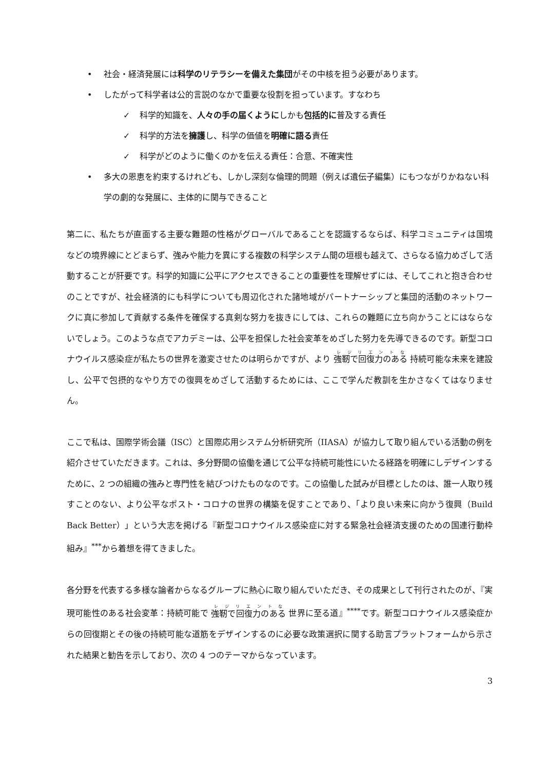• 社会・経済発展には科学のリテラシーを備えた集団がその中核を担う必要があります。
• したがって科学者は公的言説のなかで重要な役割を担っています。すなわち
✓ 科学的知識を、人々の手の届くようにしかも包括的に普及する責任
✓ 科学的方法を擁護し、科学の価値を明確に語る責任
✓ 科学がどのように働くのかを伝える責任：合意、不確実性
• 多大の恩恵を約束するけれども、しかし深刻な倫理的問題（例えば遺伝子編集）にもつながりかねない科学の劇的な発展に、主体的に関与できること
第二に、私たちが直面する主要な難題の性格がグローバルであることを認識するならば、科学コミュニティは国境などの境界線にとどまらず、強みや能力を異にする複数の科学システム間の垣根も越えて、さらなる協力めざして活動することが肝要です。科学的知識に公平にアクセスできることの重要性を理解せずには、そしてこれと抱き合わせのことですが、社会経済的にも科学についても周辺化された諸地域がパートナーシップと集団的活動のネットワークに真に参加して貢献する条件を確保する真剣な努力を抜きにしては、これらの難題に立ち向かうことにはならないでしょう。このような点でアカデミーは、公平を担保した社会変革をめざした努力を先導できるのです。新型コロナウイルス感染症が私たちの世界を激変させたのは明らかですが、より 強靭で回復力のある 持続可能な未来を建設し、公平で包摂的なやり方での復興をめざして活動するためには、ここで学んだ教訓を生かさなくてはなりません。
ここで私は、国際学術会議（ISC）と国際応用システム分析研究所（IIASA）が協力して取り組んでいる活動の例を紹介させていただきます。これは、多分野間の協働を通じて公平な持続可能性にいたる経路を明確にしデザインするために、2 つの組織の強みと専門性を結びつけたものなのです。この協働した試みが目標としたのは、誰一人取り残すことのない、より公平なポスト・コロナの世界の構築を促すことであり、「より良い未来に向かう復興（Build Back Better）」という大志を掲げる『新型コロナウイルス感染症に対する緊急社会経済支援のための国連行動枠組み』<sup>***</sup>から着想を得てきました。
各分野を代表する多様な論者からなるグループに熱心に取り組んでいただき、その成果として刊行されたのが、『実現可能性のある社会変革：持続可能で 強靭で回復力のある 世界に至る道』<sup>****</sup>です。新型コロナウイルス感染症からの回復期とその後の持続可能な道筋をデザインするのに必要な政策選択に関する助言プラットフォームから示された結果と勧告を示しており、次の 4 つのテーマからなっています。
3